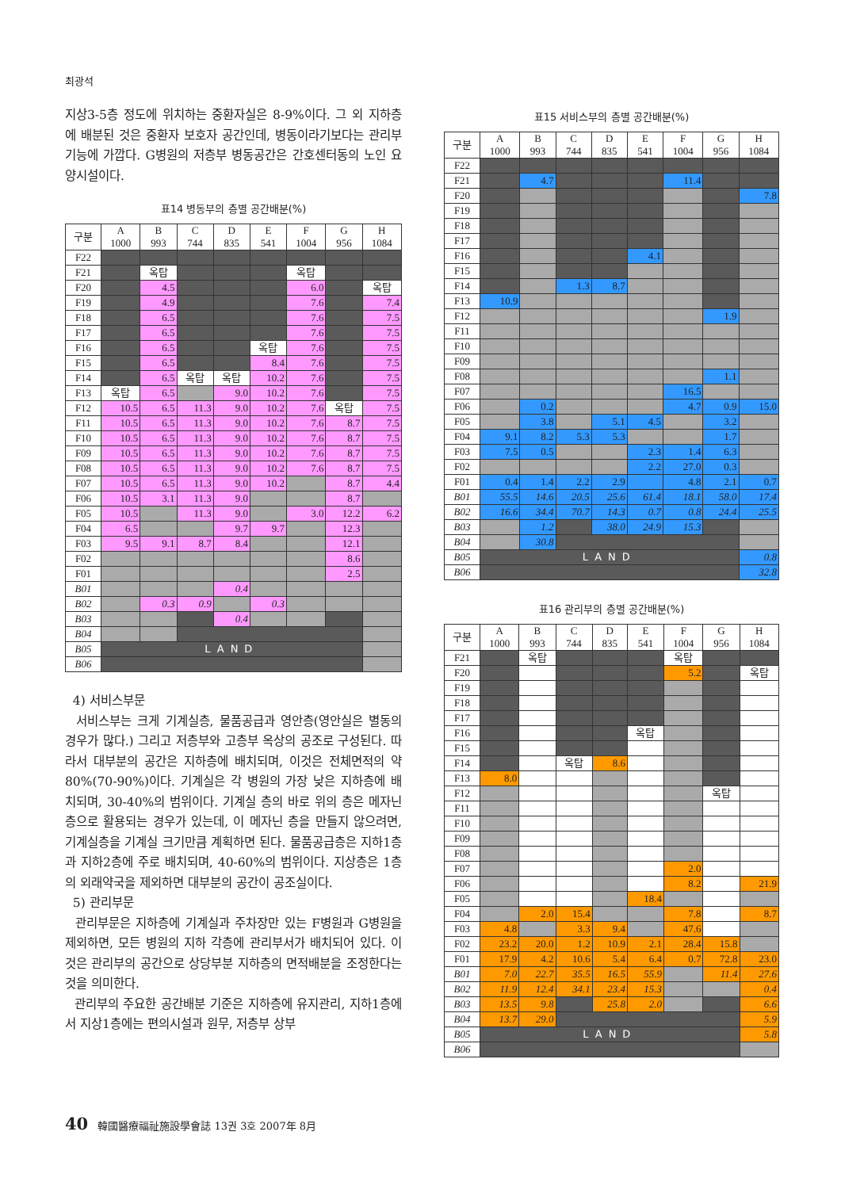최광석
지상3-5층 정도에 위치하는 중환자실은 8-9%이다. 그 외 지하층에 배분된 것은 중환자 보호자 공간인데, 병동이라기보다는 관리부 기능에 가깝다. G병원의 저층부 병동공간은 간호센터동의 노인 요양시설이다.
표14 병동부의 층별 공간배분(%)
| 구분 | A 1000 | B 993 | C 744 | D 835 | E 541 | F 1004 | G 956 | H 1084 |
| --- | --- | --- | --- | --- | --- | --- | --- | --- |
| F22 | | | | | | | | |
| F21 | | 옥탑 | | | | 옥탑 | | |
| F20 | | 4.5 | | | | 6.0 | | 옥탑 |
| F19 | | 4.9 | | | | 7.6 | | 7.4 |
| F18 | | 6.5 | | | | 7.6 | | 7.5 |
| F17 | | 6.5 | | | | 7.6 | | 7.5 |
| F16 | | 6.5 | | | 옥탑 | 7.6 | | 7.5 |
| F15 | | 6.5 | | | 8.4 | 7.6 | | 7.5 |
| F14 | | 6.5 | 옥탑 | 옥탑 | 10.2 | 7.6 | | 7.5 |
| F13 | 옥탑 | 6.5 | | 9.0 | 10.2 | 7.6 | | 7.5 |
| F12 | 10.5 | 6.5 | 11.3 | 9.0 | 10.2 | 7.6 | 옥탑 | 7.5 |
| F11 | 10.5 | 6.5 | 11.3 | 9.0 | 10.2 | 7.6 | 8.7 | 7.5 |
| F10 | 10.5 | 6.5 | 11.3 | 9.0 | 10.2 | 7.6 | 8.7 | 7.5 |
| F09 | 10.5 | 6.5 | 11.3 | 9.0 | 10.2 | 7.6 | 8.7 | 7.5 |
| F08 | 10.5 | 6.5 | 11.3 | 9.0 | 10.2 | 7.6 | 8.7 | 7.5 |
| F07 | 10.5 | 6.5 | 11.3 | 9.0 | 10.2 | | 8.7 | 4.4 |
| F06 | 10.5 | 3.1 | 11.3 | 9.0 | | | 8.7 | |
| F05 | 10.5 | | 11.3 | 9.0 | | 3.0 | 12.2 | 6.2 |
| F04 | 6.5 | | | 9.7 | 9.7 | | 12.3 | |
| F03 | 9.5 | 9.1 | 8.7 | 8.4 | | | 12.1 | |
| F02 | | | | | | | 8.6 | |
| F01 | | | | | | | 2.5 | |
| B01 | | | | 0.4 | | | | |
| B02 | | 0.3 | 0.9 | | 0.3 | | | |
| B03 | | | | 0.4 | | | | |
| B04 | | | | | | | | |
| B05 | LAND | | | | | | | |
| B06 | | | | | | | | |
4) 서비스부문
서비스부는 크게 기계실층, 물품공급과 영안층(영안실은 별동의 경우가 많다.) 그리고 저층부와 고층부 옥상의 공조로 구성된다. 따라서 대부분의 공간은 지하층에 배치되며, 이것은 전체면적의 약 80%(70-90%)이다. 기계실은 각 병원의 가장 낮은 지하층에 배치되며, 30-40%의 범위이다. 기계실 층의 바로 위의 층은 메자닌층으로 활용되는 경우가 있는데, 이 메자닌 층을 만들지 않으려면, 기계실층을 기계실 크기만큼 계획하면 된다. 물품공급층은 지하1층과 지하2층에 주로 배치되며, 40-60%의 범위이다. 지상층은 1층의 외래약국을 제외하면 대부분의 공간이 공조실이다.
5) 관리부문
관리부문은 지하층에 기계실과 주차장만 있는 F병원과 G병원을 제외하면, 모든 병원의 지하 각층에 관리부서가 배치되어 있다. 이것은 관리부의 공간으로 상당부분 지하층의 면적배분을 조정한다는 것을 의미한다.
관리부의 주요한 공간배분 기준은 지하층에 유지관리, 지하1층에서 지상1층에는 편의시설과 원무, 저층부 상부
표15 서비스부의 층별 공간배분(%)
| 구분 | A 1000 | B 993 | C 744 | D 835 | E 541 | F 1004 | G 956 | H 1084 |
| --- | --- | --- | --- | --- | --- | --- | --- | --- |
| F22 | | | | | | | | |
| F21 | | 4.7 | | | | 11.4 | | |
| F20 | | | | | | | | 7.8 |
| F19 | | | | | | | | |
| F18 | | | | | | | | |
| F17 | | | | | | | | |
| F16 | | | | | 4.1 | | | |
| F15 | | | | | | | | |
| F14 | | | 1.3 | 8.7 | | | | |
| F13 | 10.9 | | | | | | | |
| F12 | | | | | | | 1.9 | |
| F11 | | | | | | | | |
| F10 | | | | | | | | |
| F09 | | | | | | | | |
| F08 | | | | | | | 1.1 | |
| F07 | | | | | | 16.5 | | |
| F06 | | 0.2 | | | | 4.7 | 0.9 | 15.0 |
| F05 | | 3.8 | | 5.1 | 4.5 | | 3.2 | |
| F04 | 9.1 | 8.2 | 5.3 | 5.3 | | | 1.7 | |
| F03 | 7.5 | 0.5 | | | 2.3 | 1.4 | 6.3 | |
| F02 | | | | | 2.2 | 27.0 | 0.3 | |
| F01 | 0.4 | 1.4 | 2.2 | 2.9 | | 4.8 | 2.1 | 0.7 |
| B01 | 55.5 | 14.6 | 20.5 | 25.6 | 61.4 | 18.1 | 58.0 | 17.4 |
| B02 | 16.6 | 34.4 | 70.7 | 14.3 | 0.7 | 0.8 | 24.4 | 25.5 |
| B03 | | 1.2 | | 38.0 | 24.9 | 15.3 | | |
| B04 | | 30.8 | | | | | | |
| B05 | LAND | | | | | | | 0.8 |
| B06 | | | | | | | | 32.8 |
표16 관리부의 층별 공간배분(%)
| 구분 | A 1000 | B 993 | C 744 | D 835 | E 541 | F 1004 | G 956 | H 1084 |
| --- | --- | --- | --- | --- | --- | --- | --- | --- |
| F21 | | 옥탑 | | | | 옥탑 | | |
| F20 | | | | | | 5.2 | | 옥탑 |
| F19 | | | | | | | | |
| F18 | | | | | | | | |
| F17 | | | | | | | | |
| F16 | | | | | 옥탑 | | | |
| F15 | | | | | | | | |
| F14 | | | 옥탑 | 8.6 | | | | |
| F13 | 8.0 | | | | | | | |
| F12 | | | | | | | 옥탑 | |
| F11 | | | | | | | | |
| F10 | | | | | | | | |
| F09 | | | | | | | | |
| F08 | | | | | | | | |
| F07 | | | | | | 2.0 | | |
| F06 | | | | | | 8.2 | | 21.9 |
| F05 | | | | | 18.4 | | | |
| F04 | | 2.0 | 15.4 | | | 7.8 | | 8.7 |
| F03 | 4.8 | | 3.3 | 9.4 | | 47.6 | | |
| F02 | 23.2 | 20.0 | 1.2 | 10.9 | 2.1 | 28.4 | 15.8 | |
| F01 | 17.9 | 4.2 | 10.6 | 5.4 | 6.4 | 0.7 | 72.8 | 23.0 |
| B01 | 7.0 | 22.7 | 35.5 | 16.5 | 55.9 | | 11.4 | 27.6 |
| B02 | 11.9 | 12.4 | 34.1 | 23.4 | 15.3 | | | 0.4 |
| B03 | 13.5 | 9.8 | | 25.8 | 2.0 | | | 6.6 |
| B04 | 13.7 | 29.0 | | | | | | 5.9 |
| B05 | LAND | | | | | | | 5.8 |
| B06 | | | | | | | | |
40 韓國醫療福祉施設學會誌 13권 3호 2007年 8月